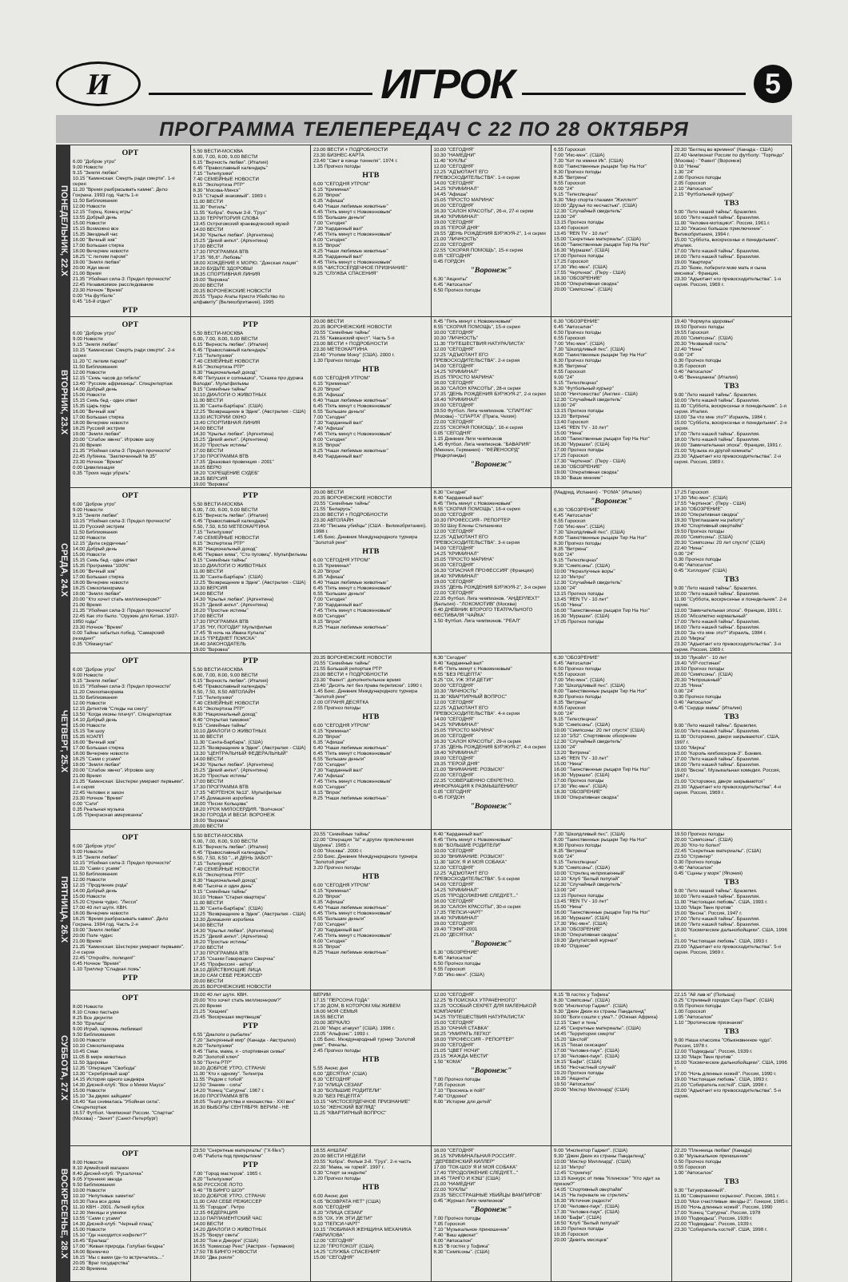И
ИГРОК
5
ПРОГРАММА ТЕЛЕПЕРЕДАЧ С 22 ПО 28 ОКТЯБРЯ
| ПОНЕДЕЛЬНИК, 22.X | ОРТ 6.00 "Доброе утро" 9.00 Новости 9.15 "Земля любви" 10.15 "Каменская: Смерть ради смерти". 1-я серия 11.20 "Время разбрасывать камни". Дело Гохрана. 1993 год. Часть 1-я 11.50 Библиомания 12.00 Новости 12.15 "Горец. Конец игры" 13.55 Добрый день 15.00 Новости 15.15 Возможно все 15.35 Звездный час 16.00 "Вечный зов" 17.00 Большая стирка 18.00 Вечерние новости 18.25 "С легким паром!" 19.00 "Земля любви" 20.00 Жди меня 21.00 Время 21.35 "Убойная сила-3: Предел прочности" 22.45 Независимое расследование 23.30 Ночное "Время" 0.00 "На футболе" 0.45 "16-й отдел" РТР | 5.50 ВЕСТИ-МОСКВА 6.00, 7.00, 8.00, 9.00 ВЕСТИ 6.15 "Верность любви". (Италия) 6.45 "Православный календарь" 7.15 "Телепузики" 7.40 СЕМЕЙНЫЕ НОВОСТИ 8.15 "Экспертиза РТР" 8.30 "Москва-Минск" 9.15 "Старый знакомый". 1969 г. 11.00 ВЕСТИ 11.30 "Фитиль" 11.55 "Кобра". Фильм 3-й. "Груз" 13.30 ТЕРРИТОРИЯ СЛОВА 13.45 Острогожский краеведческий музей 14.00 ВЕСТИ 14.30 "Крылья любви". (Аргентина) 15.25 "Дикий ангел". (Аргентина) 17.00 ВЕСТИ 17.30 ПРОГРАММА ВТВ 17.35 "66,6°. Любовь" 18.00 ХОЖДЕНИЕ К МОРЮ. "Донская лоция" 18.20 БУДЬТЕ ЗДОРОВЫ! 18.35 СПОРТИВНАЯ ЛИНИЯ 19.00 "Воровка" 20.00 ВЕСТИ 20.35 ВОРОНЕЖСКИЕ НОВОСТИ 20.55 "Пуаро Агаты Кристи Убийство по алфавиту" (Великобритания). 1995 | 23.00 ВЕСТИ + ПОДРОБНОСТИ 23.30 БИЗНЕС-КАРТА 23.40 "Свет в конце тоннеля". 1974 г. 1.35 Прогноз погоды НТВ 6.00 "СЕГОДНЯ УТРОМ" 6.15 "Криминал" 6.20 "Впрок" 6.35 "Афиша" 6.40 "Наши любимые животные" 6.45 "Пять минут с Новоженовым" 6.55 "Большие деньги" 7.00 "Сегодня" 7.30 "Карданный вал" 7.45 "Пять минут с Новоженовым" 8.00 "Сегодня" 8.15 "Впрок" 8.25 "Наши любимые животные" 8.35 "Карданный вал" 8.45 "Пять минут с Новоженовым" 8.55 "ЧИСТОСЕРДЕЧНОЕ ПРИЗНАНИЕ" 9.25 "СЛУЖБА СПАСЕНИЯ" | 10.00 "СЕГОДНЯ" 10.30 "НАМЕДНИ" 11.40 "КУКЛЫ" 12.00 "СЕГОДНЯ" 12.25 "АДЪЮТАНТ ЕГО ПРЕВОСХОДИТЕЛЬСТВА". 1-я серия 14.00 "СЕГОДНЯ" 14.25 "КРИМИНАЛ" 14.45 "Афиша" 15.05 "ПРОСТО МАРИНА" 16.00 "СЕГОДНЯ" 16.30 "САЛОН КРАСОТЫ", 26-я, 27-я серии 18.40 "КРИМИНАЛ" 19.00 "СЕГОДНЯ" 19.35 "ГЕРОЙ ДНЯ" 19.55 "ДЕНЬ РОЖДЕНИЯ БУРЖУЯ-2", 1-я серия 21.00 "ЛИЧНОСТЬ" 22.00 "СЕГОДНЯ" 22.55 "СКОРАЯ ПОМОЩЬ", 15-я серия 0.05 "СЕГОДНЯ" 0.45 ГОРДОН "Воронеж" 6.30 "Акценты" 6.45 "Автосалон" 6.50 Прогноз погоды | 6.55 Гороскоп 7.00 "Икс-мен". (США) 7.30 "Кот по имени Ик". (США) 8.00 "Таинственные рыцари Тир На Ног" 8.30 Прогноз погоды 8.35 "Витрина" 8.55 Гороскоп 9.00 "24" 9.15 "Телеспецназ" 9.30 "Мир спорта глазами "Жиллетт" 10.00 "Друзья по несчастью". (США) 12.30 "Случайный свидетель" 13.00 "24" 13.15 Прогноз погоды 13.40 Гороскоп 13.45 "REN TV - 10 лет" 15.00 "Секретные материалы". (США) 16.00 "Таинственные рыцари Тир На Ног" 16.30 "Мурашки". (США) 17.00 Прогноз погоды 17.25 Гороскоп 17.30 "Икс-мен". (США) 17.55 "Чертенок". (Перу - США) 18.30 "ОБОЗРЕНИЕ" 19.00 "Оперативная сводка" 20.00 "Симпсоны". (США) | 20.30 "Беглец во времени" (Канада - США) 22.40 Чемпионат России по футболу: "Торпедо" (Москва) - "Факел" (Воронеж) 0.10 "Нина" 1.30 "24" 2.00 Прогноз погоды 2.05 Гороскоп 2.10 "Автосалон" 2.15 "Футбольный курьер" ТВ3 9.00 "Лето нашей тайны". Бразилия. 10.00 "Лето нашей тайны". Бразилия. 11.00 "Человек-мотоцикл". Россия, 1961 г. 12.30 "Ужасно большое приключение". Великобритания, 1994 г. 15.00 "Суббота, воскресенье и понедельник". Италия. 17.00 "Лето нашей тайны". Бразилия. 18.00 "Лето нашей тайны". Бразилия. 19.00 "Квартира" 21.30 "Боже, побереги мою мать и сына мясника". Франция. 23.30 "Адъютант его превосходительства". 1-я серия. Россия, 1969 г. |
| ВТОРНИК, 23.X | ОРТ 6.00 "Доброе утро" 9.00 Новости 9.15 "Земля любви" 10.15 "Каменская: Смерть ради смерти". 2-я серия 11.20 "С легким паром!" 11.50 Библиомания 12.00 Новости 12.15 "Семь часов до гибели" 13.40 "Русские африканцы". Спецрепортаж 14.00 Добрый день 15.00 Новости 15.15 Семь бед - один ответ 15.35 Царь горы 16.00 "Вечный зов" 17.00 Большая стирка 18.00 Вечерние новости 18.25 Русский экстрим 19.00 "Земля любви" 20.00 "Слабое звено". Игровое шоу 21.00 Время 21.35 "Убойная сила-3: Предел прочности" 22.45 Лубянка. "Заключенный № 35" 23.30 Ночное "Время" 0.00 Цивилизация 0.35 "Троих надо убрать" | РТР 5.50 ВЕСТИ-МОСКВА 6.00, 7.00, 8.00, 9.00 ВЕСТИ 6.15 "Верность любви". (Италия) 6.45 "Православный календарь" 7.15 "Телепузики" 7.40 СЕМЕЙНЫЕ НОВОСТИ 8.15 "Экспертиза РТР" 8.30 "Национальный доход" 8.40 "Петушок и солнышко", "Сказка про дурака Володю". Мультфильмы 9.15 "Семейные тайны" 10.10 ДИАЛОГИ О ЖИВОТНЫХ 11.00 ВЕСТИ 11.30 "Санта-Барбара". (США) 12.25 "Возвращение в Эдем". (Австралия - США) 13.30 ИСТОРИИ ОКНО 13.40 СПОРТИВНАЯ ЛИНИЯ 14.00 ВЕСТИ 14.30 "Крылья любви". (Аргентина) 15.25 "Дикий ангел". (Аргентина) 16.20 "Простые истины" 17.00 ВЕСТИ 17.30 ПРОГРАММА ВТВ 17.35 "Джазовая провинция - 2001" 18.05 ВЕРЮ 18.20 "СКРЕЩЕНИЕ СУДЕБ" 18.35 ВЕРСИЯ 19.00 "Воровка" | 20.00 ВЕСТИ 20.35 ВОРОНЕЖСКИЕ НОВОСТИ 20.55 "Семейные тайны" 21.55 "Кавказский крест". Часть 5-я 23.00 ВЕСТИ + ПОДРОБНОСТИ 23.30 МЕТЕОКАРТИНА 23.40 "Утопим Мону" (США). 2000 г. 1.30 Прогноз погоды НТВ 6.00 "СЕГОДНЯ УТРОМ" 6.15 "Криминал" 6.20 "Впрок" 6.35 "Афиша" 6.40 "Наши любимые животные" 6.45 "Пять минут с Новоженовым" 6.55 "Большие деньги" 7.00 "Сегодня" 7.30 "Карданный вал" 7.40 "Афиша" 7.45 "Пять минут с Новоженовым" 8.00 "Сегодня" 8.15 "Впрок" 8.25 "Наши любимые животные" 8.40 "Карданный вал" | 8.45 "Пять минут с Новоженовым" 8.55 "СКОРАЯ ПОМОЩЬ", 15-я серия 10.00 "СЕГОДНЯ" 10.30 "ЛИЧНОСТЬ" 11.30 "ПУТЕШЕСТВИЯ НАТУРАЛИСТА" 12.00 "СЕГОДНЯ" 12.25 "АДЪЮТАНТ ЕГО ПРЕВОСХОДИТЕЛЬСТВА". 2-я серия 14.00 "СЕГОДНЯ" 14.25 "КРИМИНАЛ" 15.05 "ПРОСТО МАРИНА" 16.00 "СЕГОДНЯ" 16.30 "САЛОН КРАСОТЫ", 28-я серия 17.35 "ДЕНЬ РОЖДЕНИЯ БУРЖУЯ-2", 2-я серия 18.40 "КРИМИНАЛ" 19.00 "СЕГОДНЯ" 19.50 Футбол. Лига чемпионов. "СПАРТАК" (Москва) - "СПАРТА" (Прага, Чехия) 22.00 "СЕГОДНЯ" 22.55 "СКОРАЯ ПОМОЩЬ", 16-я серия 0.05 "СЕГОДНЯ" 1.15 Дневник Лиги чемпионов 1.45 Футбол. Лига чемпионов. "БАВАРИЯ" (Мюнхен, Германия) - "ФЕЙЕНООРД" (Нидерланды) "Воронеж" | 6.30 "ОБОЗРЕНИЕ" 6.45 "Автосалон" 6.50 Прогноз погоды 6.55 Гороскоп 7.00 "Икс-мен". (США) 7.30 "Школдливый пес". (США) 8.00 "Таинственные рыцари Тир На Ног" 8.30 Прогноз погоды 8.35 "Витрина" 8.55 Гороскоп 9.00 "24" 9.15 "Телеспецназ" 9.30 "Футбольный курьер" 10.00 "Ничтожество" (Англия - США) 12.30 "Случайный свидетель" 13.00 "24" 13.15 Прогноз погоды 13.20 "Витрина" 13.40 Гороскоп 13.45 "REN TV - 10 лет" 15.00 "Нина" 16.00 "Таинственные рыцари Тир На Ног" 16.30 "Мурашки". (США) 17.00 Прогноз погоды 17.25 Гороскоп 17.30 "Чертенок". (Перу - США) 18.30 "ОБОЗРЕНИЕ" 19.00 "Оперативная сводка" 19.30 "Ваше мнение" | 19.40 "Формула здоровья" 19.50 Прогноз погоды 19.55 Гороскоп 20.00 "Симпсоны". (США) 20.30 "Незваный гость" 22.40 "Нина" 0.00 "24" 0.30 Прогноз погоды 0.35 Гороскоп 0.40 "Автосалон" 0.45 "Венецианка" (Италия) ТВ3 9.00 "Лето нашей тайны". Бразилия. 10.00 "Лето нашей тайны". Бразилия. 11.00 "Суббота, воскресенье и понедельник". 1-я серия. Италия. 13.00 "За что мне это?" Израиль, 1984 г. 15.00 "Суббота, воскресенье и понедельник". 2-я серия. 17.00 "Лето нашей тайны". Бразилия. 18.00 "Лето нашей тайны". Бразилия. 19.00 "Замечательная эпоха". Франция, 1991 г. 21.00 "Музыка из другой комнаты" 23.30 "Адъютант его превосходительства". 2-я серия. Россия, 1969 г. |
| СРЕДА, 24.X | ОРТ 6.00 "Доброе утро" 9.00 Новости 9.15 "Земля любви" 10.15 "Убойная сила-3: Предел прочности" 11.20 Русский экстрим 11.50 Библиомания 12.00 Новости 12.15 "Дела сердечные" 14.00 Добрый день 15.00 Новости 15.15 Семь бед - один ответ 15.35 Программа "100%" 16.00 "Вечный зов" 17.00 Большая стирка 18.00 Вечерние новости 18.25 Смехопанорама 19.00 "Земля любви" 20.00 "Кто хочет стать миллионером?" 21.00 Время 21.35 "Убойная сила-3: Предел прочности" 22.45 Как это было. "Оружие для Китая. 1937-1950 годы" 23.30 Ночное "Время" 0.00 Тайны забытых побед. "Самарский резидент" 0.35 "Обманутая" | РТР 5.50 ВЕСТИ-МОСКВА 6.00, 7.00, 8.00, 9.00 ВЕСТИ 6.15 "Верность любви". (Италия) 6.45 "Православный календарь" 6.50, 7.50, 8.50 МЕТЕОКАРТИНА 7.15 "Телепузики" 7.40 СЕМЕЙНЫЕ НОВОСТИ 8.15 "Экспертиза РТР" 8.30 "Национальный доход" 8.45 "Первая зима", "Сто пуговиц". Мультфильмы 9.15 "Семейные тайны" 10.10 ДИАЛОГИ О ЖИВОТНЫХ 11.00 ВЕСТИ 11.30 "Санта-Барбара". (США) 12.25 "Возвращение в Эдем". (Австралия - США) 13.30 ВЕРСИЯ 14.00 ВЕСТИ 14.30 "Крылья любви". (Аргентина) 15.25 "Дикий ангел". (Аргентина) 16.20 "Простые истины" 17.00 ВЕСТИ 17.30 ПРОГРАММА ВТВ 17.35 "НУ, ПОГОДИ!" Мультфильм 17.45 "В ночь на Ивана Купала" 18.15 "ПРЕДМЕТ ПОИСКА" 18.40 ЗАКОНОДАТЕЛЬ 19.00 "Воровка" | 20.00 ВЕСТИ 20.35 ВОРОНЕЖСКИЕ НОВОСТИ 20.55 "Семейные тайны" 21.55 "Беларусь" 23.00 ВЕСТИ + ПОДРОБНОСТИ 23.30 АВТОЛАЙН 23.40 "Письма убийцы" (США - Великобритания). 1998 г. 1.45 Бокс. Дневник Международного турнира "Золотой ринг" НТВ 6.00 "СЕГОДНЯ УТРОМ" 6.15 "Криминал" 6.20 "Впрок" 6.35 "Афиша" 6.40 "Наши любимые животные" 6.45 "Пять минут с Новоженовым" 6.55 "Большие деньги" 7.00 "Сегодня" 7.30 "Карданный вал" 7.45 "Пять минут с Новоженовым" 8.00 "Сегодня" 8.15 "Впрок" 8.25 "Наши любимые животные" | 8.30 "Сегодня" 8.40 "Карданный вал" 8.45 "Пять минут с Новоженовым" 8.55 "СКОРАЯ ПОМОЩЬ", 16-я серия 10.00 "СЕГОДНЯ" 10.30 ПРОФЕССИЯ - РЕПОРТЕР 10.50 Шоу Елены Степаненко 12.00 "СЕГОДНЯ" 12.25 "АДЪЮТАНТ ЕГО ПРЕВОСХОДИТЕЛЬСТВА". 3-я серия 14.00 "СЕГОДНЯ" 14.25 "КРИМИНАЛ" 15.05 "ПРОСТО МАРИНА" 16.00 "СЕГОДНЯ" 16.30 "ОПАСНАЯ ПРОФЕССИЯ" (Франция) 18.40 "КРИМИНАЛ" 19.00 "СЕГОДНЯ" 19.55 "ДЕНЬ РОЖДЕНИЯ БУРЖУЯ-2", 3-я серия 22.00 "СЕГОДНЯ" 22.35 Футбол. Лига чемпионов. "АНДЕРЛЕХТ" (Бельгия) - "ЛОКОМОТИВ" (Москва) 0.40 ДНЕВНИК ВТОРОГО ТЕАТРАЛЬНОГО ФЕСТИВАЛЯ "ЧАЙКА" 1.50 Футбол. Лига чемпионов. "РЕАЛ" | (Мадрид, Испания) - "РОМА" (Италия) "Воронеж" 6.30 "ОБОЗРЕНИЕ" 6.45 "Автосалон" 6.55 Гороскоп 7.00 "Икс-мен". (США) 7.30 "Школдливый пес". (США) 8.00 "Таинственные рыцари Тир На Ног" 8.30 Прогноз погоды 8.35 "Витрина" 9.00 "24" 9.15 "Телеспецназ" 9.30 "Симпсоны". (США) 10.00 "Неразлучные воры" 12.10 "Метро" 12.30 "Случайный свидетель" 13.00 "24" 13.15 Прогноз погоды 13.45 "REN TV - 10 лет" 15.00 "Нина" 16.00 "Таинственные рыцари Тир На Ног" 16.30 "Мурашки". (США) 17.05 Прогноз погоды | 17.25 Гороскоп 17.30 "Икс-мен". (США) 17.55 "Чертенок". (Перу - США) 18.30 "ОБОЗРЕНИЕ" 19.00 "Оперативная сводка" 19.30 "Приглашаем на работу" 19.40 "Спортивный овертайм" 19.50 Прогноз погоды 20.00 "Симпсоны". (США) 20.30 "Симпсоны: 20 лет спустя" (США) 22.40 "Нина" 0.00 "24" 0.30 Прогноз погоды 0.40 "Автосалон" 0.45 "Хэллоуин" (США) ТВ3 9.00 "Лето нашей тайны". Бразилия. 10.00 "Лето нашей тайны". Бразилия. 11.00 "Суббота, воскресенье и понедельник". 2-я серия. 13.00 "Замечательная эпоха". Франция, 1991 г. 15.00 "Абсолютно нормальный" 17.00 "Лето нашей тайны". Бразилия. 18.00 "Лето нашей тайны". Бразилия. 19.00 "За что мне это?" Израиль, 1984 г. 21.00 "Мирка" 23.30 "Адъютант его превосходительства". 3-я серия. Россия, 1969 г. |
| ЧЕТВЕРГ, 25.X | ОРТ 6.00 "Доброе утро" 9.00 Новости 9.15 "Земля любви" 10.15 "Убойная сила-3: Предел прочности" 11.20 Смехопанорама 11.50 Библиомания 12.00 Новости 12.15 Детектив "Следы на снегу" 13.50 "Когда иконы плачут". Спецрепортаж 14.10 Добрый день 15.00 Новости 15.15 Ток шоу 15.35 КОАПП 16.00 "Вечный зов" 17.00 Большая стирка 18.00 Вечерние новости 18.25 "Сами с усами" 19.00 "Земля любви" 20.00 "Слабое звено". Игровое шоу 21.00 Время 21.35 "Каменская: Шестерки умирают первыми". 1-я серия 22.45 Человек и закон 23.30 Ночное "Время" 0.00 "Сати" 0.35 Реальная музыка 1.05 "Прекрасная американка" | РТР 5.50 ВЕСТИ-МОСКВА 6.00, 7.00, 8.00, 9.00 ВЕСТИ 6.15 "Верность любви". (Италия) 6.45 "Православный календарь" 6.50, 7.50, 8.50 АВТОЛАЙН 7.15 "Телепузики" 7.40 СЕМЕЙНЫЕ НОВОСТИ 8.15 "Экспертиза РТР" 8.30 "Национальный доход" 8.40 "Открытая таможня" 9.15 "Семейные тайны" 10.10 ДИАЛОГИ О ЖИВОТНЫХ 11.00 ВЕСТИ 11.30 "Санта-Барбара". (США) 12.25 "Возвращение в Эдем". (Австралия - США) 13.30 "ЦЕНТРАЛЬНЫЙ ФЕДЕРАЛЬНЫЙ" 14.00 ВЕСТИ 14.30 "Крылья любви". (Аргентина) 15.25 "Дикий ангел". (Аргентина) 16.20 "Простые истины" 17.00 ВЕСТИ 17.30 ПРОГРАММА ВТВ 17.35 "ЧЕРТЕНОК №13". Мультфильм 17.45 Домашняя аэробика 18.00 "Песни Кольцова" 18.20 УРОК МИЛОСЕРДИЯ. "Волчонок" 18.30 ГОРОДА И ВЕСИ: ВОРОНЕЖ 19.00 "Воровка" 20.00 ВЕСТИ | 20.35 ВОРОНЕЖСКИЕ НОВОСТИ 20.55 "Семейные тайны" 21.55 Большой репортаж РТР 23.00 ВЕСТИ + ПОДРОБНОСТИ 23.30 "Факел": дополнительное время 23.40 "Десять лет без права переписки". 1990 г. 1.45 Бокс. Дневник Международного турнира "Золотой ринг" 2.00 ОГРАНЯ ДЕСЯТКА 2.55 Прогноз погоды НТВ 6.00 "СЕГОДНЯ УТРОМ" 6.15 "Криминал" 6.20 "Впрок" 6.35 "Афиша" 6.40 "Наши любимые животные" 6.45 "Пять минут с Новоженовым" 6.55 "Большие деньги" 7.00 "Сегодня" 7.30 "Карданный вал" 7.40 "Афиша" 7.45 "Пять минут с Новоженовым" 8.00 "Сегодня" 8.15 "Впрок" 8.25 "Наши любимые животные" | 8.30 "Сегодня" 8.40 "Карданный вал" 8.45 "Пять минут с Новоженовым" 8.55 "БЕЗ РЕЦЕПТА" 9.25 "ОХ, УЖ ЭТИ ДЕТИ!" 10.00 "СЕГОДНЯ" 10.30 "ЛИЧНОСТЬ" 11.30 "КВАРТИРНЫЙ ВОПРОС" 12.00 "СЕГОДНЯ" 12.25 "АДЪЮТАНТ ЕГО ПРЕВОСХОДИТЕЛЬСТВА". 4-я серия 14.00 "СЕГОДНЯ" 14.25 "КРИМИНАЛ" 15.05 "ПРОСТО МАРИНА" 16.00 "СЕГОДНЯ" 16.30 "САЛОН КРАСОТЫ", 29-я серия 17.35 "ДЕНЬ РОЖДЕНИЯ БУРЖУЯ-2", 4-я серия 18.40 "КРИМИНАЛ" 19.00 "СЕГОДНЯ" 19.35 "ГЕРОЙ ДНЯ" 21.00 "ВНИМАНИЕ: РОЗЫСК!" 22.00 "СЕГОДНЯ" 22.35 "СОВЕРШЕННО СЕКРЕТНО. ИНФОРМАЦИЯ К РАЗМЫШЛЕНИЮ" 0.05 "СЕГОДНЯ" 0.45 ГОРДОН "Воронеж" | 6.30 "ОБОЗРЕНИЕ" 6.45 "Автосалон" 6.50 Прогноз погоды 6.55 Гороскоп 7.00 "Икс-мен". (США) 7.30 "Школдливый пес". (США) 8.00 "Таинственные рыцари Тир На Ног" 8.30 Прогноз погоды 8.35 "Витрина" 8.55 Гороскоп 9.00 "24" 9.15 "Телеспецназ" 9.30 "Симпсоны". (США) 10.00 "Симпсоны: 20 лет спустя" (США) 12.10 "1/52". Спортивное обозрение 12.30 "Случайный свидетель" 13.00 "24" 13.20 "Витрина" 13.45 "REN TV - 10 лет" 15.00 "Нина" 16.00 "Таинственные рыцари Тир На Ног" 16.30 "Мурашки". (США) 17.00 Прогноз погоды 17.30 "Икс-мен". (США) 18.30 "ОБОЗРЕНИЕ" 19.00 "Оперативная сводка" | 19.30 "Лукойл" - 10 лет 19.40 "VIP-гостиная" 19.50 Прогноз погоды 20.00 "Симпсоны". (США) 20.30 "Непрошеный" 22.35 "Нина" 0.00 "24" 0.30 Прогноз погоды 0.40 "Автосалон" 0.45 "Сердце мамы" (Италия) ТВ3 9.00 "Лето нашей тайны". Бразилия. 10.00 "Лето нашей тайны". Бразилия. 11.00 "Осторожно, двери закрываются". США, 1997 г. 13.00 "Мирка" 15.00 "Король кикбоксеров-3". Боевик. 17.00 "Лето нашей тайны". Бразилия. 18.00 "Лето нашей тайны". Бразилия. 19.00 "Весна". Музыкальная комедия. Россия, 1947 г. 21.00 "Осторожно, двери закрываются" 23.30 "Адъютант его превосходительства". 4-я серия. Россия, 1969 г. |
| ПЯТНИЦА, 26.X | ОРТ 6.00 "Доброе утро" 9.00 Новости 9.15 "Земля любви" 10.15 "Убойная сила-3: Предел прочности" 11.20 "Сами с усами" 11.50 Библиомания 12.00 Новости 12.15 "Продление рода" 14.00 Добрый день 15.00 Новости 15.20 Страна чудес. "Лесси" 17.00 40 лет шутя. КВН. 18.00 Вечерние новости 18.25 "Время разбрасывать камни". Дело Гохрана. 1994 год. Часть 2-я 19.00 "Земля любви" 20.00 Поле чудес 21.00 Время 21.35 "Каменская: Шестерки умирают первыми". 2-я серия 22.45 "Откройте, полиция!" 0.45 Ночное "Время" 1.10 Триллер "Сладкая ложь" РТР | 5.50 ВЕСТИ-МОСКВА 6.00, 7.00, 8.00, 9.00 ВЕСТИ 6.15 "Верность любви". (Италия) 6.45 "Православный календарь" 6.50, 7.50, 8.50 "...И ДЕНЬ ЗАБОТ" 7.15 "Телепузики" 7.40 СЕМЕЙНЫЕ НОВОСТИ 8.15 "Экспертиза РТР" 8.30 "Национальный доход" 8.40 "Тысяча и один день" 9.15 "Семейные тайны" 10.10 "Новая "Старая квартира" 11.00 ВЕСТИ 11.30 "Санта-Барбара". (США) 12.25 "Возвращение в Эдем". (Австралия - США) 13.30 Домашняя аэробика 14.00 ВЕСТИ 14.30 "Крылья любви". (Аргентина) 15.25 "Дикий ангел". (Аргентина) 16.20 "Простые истины" 17.00 ВЕСТИ 17.30 ПРОГРАММА ВТВ 17.35 "Сказки Говорящего Сверчка" 17.45 "Профессия - актер" 18.10 ДЕЙСТВУЮЩИЕ ЛИЦА 18.20 САМ СЕБЕ РЕЖИССЕР 20.00 ВЕСТИ 20.35 ВОРОНЕЖСКИЕ НОВОСТИ | 20.55 "Семейные тайны" 22.00 "Операция "Ы" и другие приключения Шурика". 1965 г. 0.00 "Москва". 2000 г. 2.50 Бокс. Дневник Международного турнира "Золотой ринг" 3.20 Прогноз погоды НТВ 6.00 "СЕГОДНЯ УТРОМ" 6.15 "Криминал" 6.20 "Впрок" 6.35 "Афиша" 6.40 "Наши любимые животные" 6.45 "Пять минут с Новоженовым" 6.55 "Большие деньги" 7.00 "Сегодня" 7.30 "Карданный вал" 7.45 "Пять минут с Новоженовым" 8.00 "Сегодня" 8.15 "Впрок" 8.25 "Наши любимые животные" | 8.40 "Карданный вал" 8.45 "Пять минут с Новоженовым" 9.00 "БОЛЬШИЕ РОДИТЕЛИ" 10.00 "СЕГОДНЯ" 10.30 "ВНИМАНИЕ: РОЗЫСК!" 11.30 "ШОУ, Я И МОЯ СОБАКА" 12.00 "СЕГОДНЯ" 12.25 "АДЪЮТАНТ ЕГО ПРЕВОСХОДИТЕЛЬСТВА". 5-я серия 14.00 "СЕГОДНЯ" 14.25 "КРИМИНАЛ" 15.05 "ПРОДОЛЖЕНИЕ СЛЕДУЕТ..." 16.00 "СЕГОДНЯ" 16.30 "САЛОН КРАСОТЫ", 30-я серия 17.35 "ПЕПСИ-ЧАРТ" 18.40 "КРИМИНАЛ" 19.00 "СЕГОДНЯ" 19.40 "ТЭФИ"-2001 21.00 "ДЕСЯТКА" "Воронеж" 6.30 "ОБОЗРЕНИЕ" 6.45 "Автосалон" 6.50 Прогноз погоды 6.55 Гороскоп 7.00 "Икс-мен". (США) | 7.30 "Школдливый пес". (США) 8.00 "Таинственные рыцари Тир На Ног" 8.30 Прогноз погоды 8.35 "Витрина" 9.00 "24" 9.15 "Телеспецназ" 9.30 "Симпсоны". (США) 10.00 "Стрелец неприкаянный" 12.10 "Клуб "Белый попугай" 12.30 "Случайный свидетель" 13.00 "24" 13.15 Прогноз погоды 13.45 "REN TV - 10 лет" 15.00 "Нина" 16.00 "Таинственные рыцари Тир На Ног" 16.30 "Мурашки". (США) 17.30 "Икс-мен". (США) 18.30 "ОБОЗРЕНИЕ" 19.00 "Оперативная сводка" 19.30 "Депутатский журнал" 19.40 "Отдохни" | 19.50 Прогноз погоды 20.00 "Симпсоны". (США) 20.30 "Кто-то болел" 22.45 "Секретные материалы". (США) 23.50 "Стрингер" 0.30 Прогноз погоды 0.40 "Автосалон" 0.45 "Сцены у моря" (Япония) ТВ3 9.00 "Лето нашей тайны". Бразилия. 10.00 "Лето нашей тайны". Бразилия. 11.00 "Настоящая любовь". США, 1993 г. 13.00 "Марк Твен против" 15.00 "Весна". Россия, 1947 г. 17.00 "Лето нашей тайны". Бразилия. 18.00 "Лето нашей тайны". Бразилия. 19.00 "Космические дальнобойщики". США, 1996 г. 21.00 "Настоящая любовь". США, 1993 г. 23.00 "Адъютант его превосходительства". 5-я серия. Россия, 1969 г. |
| СУББОТА, 27.X | ОРТ 8.00 Новости 8.10 Слово пастыря 8.25 Все джунгли 8.50 "Ералаш" 9.00 Играй, гармонь любимая! 9.50 Библиомания 10.00 Новости 10.10 Смехопанорама 10.45 Смак 11.05 В мире животных 11.50 Здоровье 12.35 "Операция "Свобода" 13.30 "Серебряный шар" 14.15 История одного шедевра 14.30 Дисней-клуб: "Все о Микки Маусе" 15.00 Новости 15.10 "За двумя зайцами" 16.40 "Как снималась "Убойная сила". Спецрепортаж 16.57 Футбол. Чемпионат России. "Спартак" (Москва) - "Зенит" (Санкт-Петербург) | 19.00 40 лет шутя. КВН. 20.00 "Кто хочет стать миллионером?" 21.00 Время 21.25 "Хищник" 23.45 "Воскрешая мертвецов" РТР 6.55 "Диалоги о рыбалке" 7.20 "Затерянный мир" (Канада - Австралия) 8.20 "Телепузики" 8.45 "Папа, мама, я - спортивная семья" 9.20 "Золотой ключ" 9.50 "Почта РТР" 10.20 ДОБРОЕ УТРО, СТРАНА! 11.00 "Кто к одному". Телеигра 11.55 "Рядом с тобой" 12.50 "Знание - сила" 14.20 "Конец "Сатурна". 1967 г. 16.00 ПРОГРАММА ВТВ 16.05 "Театр детства и юношества - XXI век" 16.30 ВЫБОРЫ СЕНТЯБРЯ: ВЕРИМ - НЕ | ВЕРИМ 17.15 "ПЕРСОНА ГОДА" 17.30 ДОМ, В КОТОРОМ МЫ ЖИВЕМ 18.00 МОЯ СЕМЬЯ 18.55 ВЕСТИ 20.00 ЗЕРКАЛО 21.00 "Марс атакует" (США). 1996 г. 23.05 "Альфонс". 1993 г. 1.05 Бокс. Международный турнир "Золотой ринг". Финалы. 2.45 Прогноз погоды НТВ 5.55 Анонс дня 6.00 "ДЕСЯТКА" (США) 6.30 "СЕГОДНЯ" 7.10 "УЛИЦА СЕЗАМ" 8.30 "БОЛЬШИЕ РОДИТЕЛИ" 9.20 "БЕЗ РЕЦЕПТА" 10.15 "ЧИСТОСЕРДЕЧНОЕ ПРИЗНАНИЕ" 10.50 "ЖЕНСКИЙ ВЗГЛЯД" 11.25 "КВАРТИРНЫЙ ВОПРОС" | 12.00 "СЕГОДНЯ" 12.25 "В ПОИСКАХ УТРАЧЕННОГО" 13.25 "ОСОБЫЙ СЕКРЕТ ДЛЯ МАЛЕНЬКОЙ КОМПАНИИ" 14.25 "ПУТЕШЕСТВИЯ НАТУРАЛИСТА" 15.00 "СЕГОДНЯ" 15.30 "ОЧНАЯ СТАВКА" 16.25 "УМИРАТЬ ЛЕГКО" 18.00 "ПРОФЕССИЯ - РЕПОРТЕР" 19.00 "СЕГОДНЯ" 21.05 "ЦВЕТ НОЧИ" 23.15 "ЖАЖДА МЕСТИ" 1.50 "КОМА" "Воронеж" 7.00 Прогноз погоды 7.05 Гороскоп 7.10 "Проснись и пой!" 7.40 "Отдохни" 8.00 "Истории для детей" | 8.15 "В гостях у Тофика" 8.30 "Симпсоны". (США) 9.00 "Инспектор Гаджет". (США) 9.30 "Джин Джин из страны Пандаленд" 10.00 "Боги сошли с ума?.." (Южная Африка) 12.15 "Свет и тень" 12.45 "Секретные материалы". (США) 14.45 "Территория смерти" 15.20 "Шестой" 16.15 "Тихая сенсация" 17.00 "Человек-паук". (США) 17.30 "Человек-паук". (США) 18.15 "Бафи". (США) 18.50 "Несчастный случай" 19.20 Прогноз погоды 19.35 "Акценты" 19.50 "Автосалон" 20.00 "Мистер Миллиард" (США) | 22.15 "Ай лав ю" (Польша) 0.25 "Стремный городок Сауз Парк". (США) 0.55 Прогноз погоды 1.00 Гороскоп 1.05 "Автосалон" 1.10 "Эротические признания" ТВ3 9.00 Наша классика "Обыкновенное чудо". Россия, 1978 г. 12.00 "Подкидыш". Россия, 1939 г. 13.30 "Марк Твен против" 15.00 "Космические дальнобойщики". США, 1996 г. 17.00 "Ночь длинных ножей". Россия, 1990 г. 19.00 "Настоящая любовь". США, 1993 г. 21.00 "Собиратель костей". США, 1998 г. 23.00 "Адъютант его превосходительства". 5-я серия. |
| ВОСКРЕСЕНЬЕ, 28.X | ОРТ 8.00 Новости 8.10 Армейский магазин 8.40 Дисней-клуб: "Русалочка" 9.05 Утренняя звезда 9.50 Библиомания 10.00 Новости 10.10 "Непутевые заметки" 10.30 Пока все дома 11.10 КВН - 2001. Летний кубок 12.30 Умницы и умники 13.55 "Сами с усами" 14.30 Дисней-клуб: "Черный плащ" 15.00 Новости 15.10 "Где находится нофелет?" 16.45 "Ералаш" 17.00 "Живая природа. Голубая бездна" 18.00 Времечко 18.15 "Мы с вами где-то встречались..." 20.05 "Враг государства" 22.30 Времена | 23.50 "Секретные материалы" ("X-files") 0.45 "Работа под прикрытием" РТР 7.00 "Город мастеров". 1965 г. 8.20 "Телепузики" 8.50 РУССКОЕ ЛОТО 9.40 "ТВ БИНГО ШОУ" 10.20 ДОБРОЕ УТРО, СТРАНА! 11.00 САМ СЕБЕ РЕЖИССЕР 11.55 "Городок". Ретро 12.35 ФЕДЕРАЦИЯ 13.10 ПАРЛАМЕНТСКИЙ ЧАС 14.00 ВЕСТИ 14.20 ДИАЛОГИ О ЖИВОТНЫХ 15.25 "Вокруг света" 16.30 "Том и Джерри" (США) 16.55 "Комиссар Рекс" (Австрия - Германия) 17.50 ТВ БИНГО НОВОСТИ 18.00 "Два рояля" | 18.55 АНШЛАГ 20.00 ВЕСТИ НЕДЕЛИ 20.55 "Кобра". Фильм 3-й. "Груз". 2-я часть 22.30 "Мама, не горюй". 1997 г. 0.30 "Спорт за неделю" 1.20 Прогноз погоды НТВ 6.00 Анонс дня 6.05 "ВОЗВРАТА НЕТ" (США) 8.00 "СЕГОДНЯ" 8.20 "УЛИЦА СЕЗАМ" 8.55 "ОХ, УЖ ЭТИ ДЕТИ!" 9.10 "ПЕПСИ-ЧАРТ" 10.15 "ЛЮБИМАЯ ЖЕНЩИНА МЕХАНИКА ГАВРИЛОВА" 12.00 "СЕГОДНЯ" 12.20 "ПРОТОКОЛ" (США) 14.25 "СЛУЖБА СПАСЕНИЯ" 15.00 "СЕГОДНЯ" | 16.00 "СЕГОДНЯ" 16.15 "КРИМИНАЛЬНАЯ РОССИЯ". "ДЕРЕВЕНСКИЙ КИЛЛЕР" 17.00 "ТОК-ШОУ Я И МОЯ СОБАКА" 17.40 "ПРОДОЛЖЕНИЕ СЛЕДУЕТ..." 18.45 "ТАНГО И КЭШ" (США) 21.00 "НАМЕДНИ" 22.00 "КУКЛЫ" 23.35 "БЕССТРАШНЫЕ УБИЙЦЫ ВАМПИРОВ" 0.45 "Журнал Лиги чемпионов" "Воронеж" 7.00 Прогноз погоды 7.05 Гороскоп 7.10 "Музыкальное приношение" 7.40 "Ваш адвокат" 8.00 "Автосалон" 8.15 "В гостях у Тофика" 8.30 "Симпсоны". (США) | 9.00 "Инспектор Гаджет". (США) 9.30 "Джин Джин из страны Пандаленд" 10.00 "Мистер Миллиард". (США) 12.10 "Метро" 12.45 "Стрингер" 13.15 Конкурс от пива "Клинское" "Кто идет за призом?" 14.05 "Спортивный овертайм" 14.15 "На перевале не стрелять" 16.30 "Источник радости" 17.00 "Человек-паук". (США) 17.30 "Человек-паук". (США) 18.00 "Бафи". (США) 18.50 "Клуб "Белый попугай" 19.20 Прогноз погоды 19.35 Гороскоп 20.00 "Девять месяцев" | 22.20 "Пленница любви" (Канада) 0.30 "Музыкальное приношение" 0.50 Прогноз погоды 0.55 Гороскоп 1.00 "Автосалон" ТВ3 9.30 "Татуированный". 11.00 "Совершенно серьезно". Россия, 1961 г. 13.00 "Мои счастливые звезды-2". Гонконг, 1985 г. 15.00 "Ночь длинных ножей". Россия, 1990 17.00 "Конец "Сатурна". Россия, 1978 19.00 "Подкидыш". Россия, 1939 г. 22.00 "Подкидыш". Россия, 1939 г. 23.30 "Собиратель костей". США, 1998 г. |